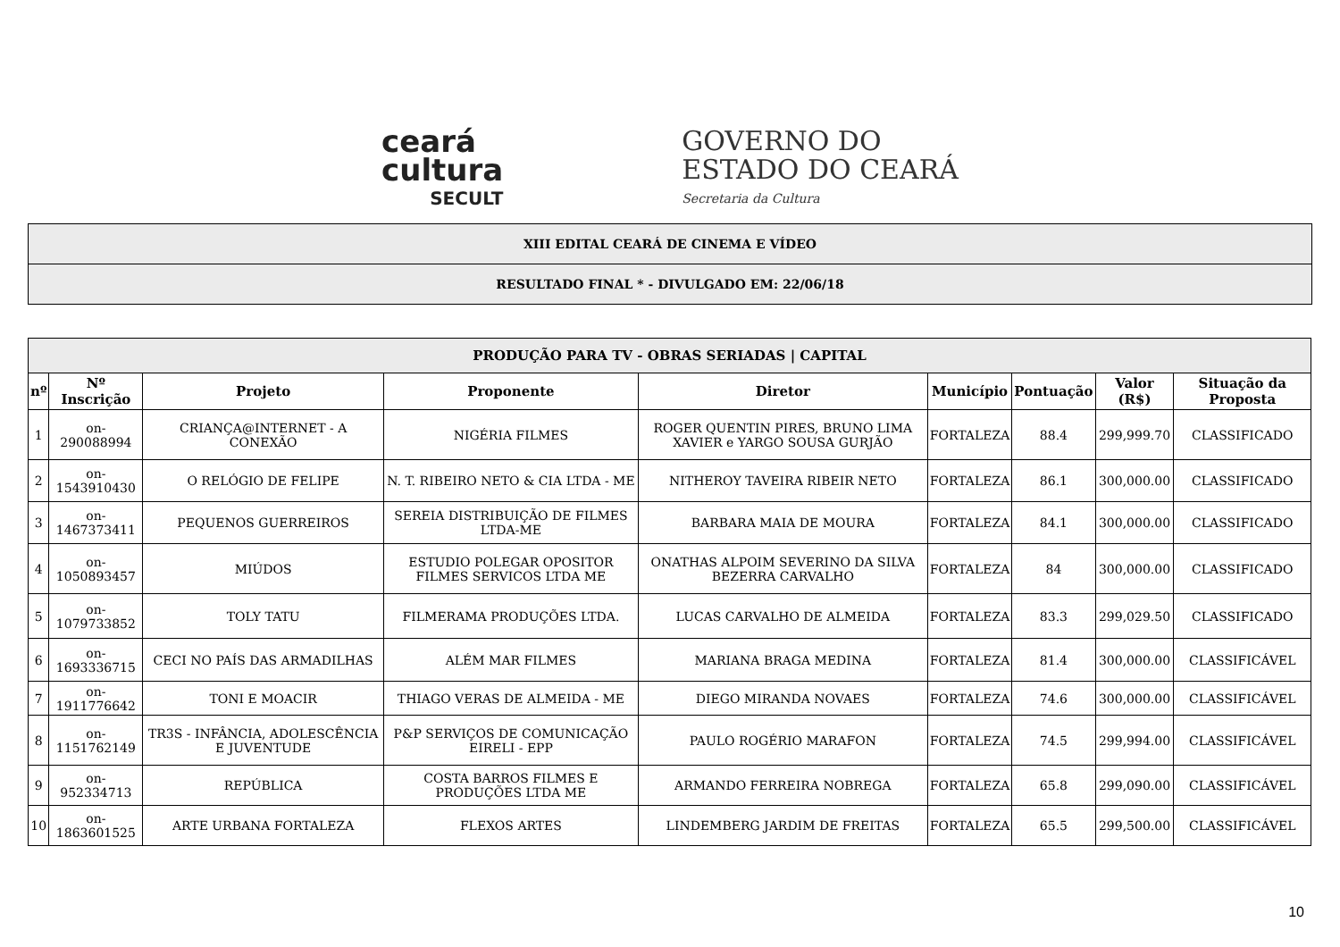ceará
cultura
SECULT
GOVERNO DO
ESTADO DO CEARÁ
Secretaria da Cultura
XIII EDITAL CEARÁ DE CINEMA E VÍDEO
RESULTADO FINAL * - DIVULGADO EM: 22/06/18
| PRODUÇÃO PARA TV - OBRAS SERIADAS / CAPITAL | | | | | | | | |
| --- | --- | --- | --- | --- | --- | --- | --- | --- |
| nº | Nº Inscrição | Projeto | Proponente | Diretor | Município | Pontuação | Valor (R$) | Situação da Proposta |
| 1 | on-290088994 | CRIANÇA@INTERNET - A CONEXÃO | NIGÉRIA FILMES | ROGER QUENTIN PIRES, BRUNO LIMA XAVIER e YARGO SOUSA GURJÃO | FORTALEZA | 88.4 | 299,999.70 | CLASSIFICADO |
| 2 | on-1543910430 | O RELÓGIO DE FELIPE | N. T. RIBEIRO NETO & CIA LTDA - ME | NITHEROY TAVEIRA RIBEIR NETO | FORTALEZA | 86.1 | 300,000.00 | CLASSIFICADO |
| 3 | on-1467373411 | PEQUENOS GUERREIROS | SEREIA DISTRIBUIÇÃO DE FILMES LTDA-ME | BARBARA MAIA DE MOURA | FORTALEZA | 84.1 | 300,000.00 | CLASSIFICADO |
| 4 | on-1050893457 | MIÚDOS | ESTUDIO POLEGAR OPOSITOR FILMES SERVICOS LTDA ME | ONATHAS ALPOIM SEVERINO DA SILVA BEZERRA CARVALHO | FORTALEZA | 84 | 300,000.00 | CLASSIFICADO |
| 5 | on-1079733852 | TOLY TATU | FILMERAMA PRODUÇÕES LTDA. | LUCAS CARVALHO DE ALMEIDA | FORTALEZA | 83.3 | 299,029.50 | CLASSIFICADO |
| 6 | on-1693336715 | CECI NO PAÍS DAS ARMADILHAS | ALÉM MAR FILMES | MARIANA BRAGA MEDINA | FORTALEZA | 81.4 | 300,000.00 | CLASSIFICÁVEL |
| 7 | on-1911776642 | TONI E MOACIR | THIAGO VERAS DE ALMEIDA - ME | DIEGO MIRANDA NOVAES | FORTALEZA | 74.6 | 300,000.00 | CLASSIFICÁVEL |
| 8 | on-1151762149 | TR3S - INFÂNCIA, ADOLESCÊNCIA E JUVENTUDE | P&P SERVIÇOS DE COMUNICAÇÃO EIRELI - EPP | PAULO ROGÉRIO MARAFON | FORTALEZA | 74.5 | 299,994.00 | CLASSIFICÁVEL |
| 9 | on-952334713 | REPÚBLICA | COSTA BARROS FILMES E PRODUÇÕES LTDA ME | ARMANDO FERREIRA NOBREGA | FORTALEZA | 65.8 | 299,090.00 | CLASSIFICÁVEL |
| 10 | on-1863601525 | ARTE URBANA FORTALEZA | FLEXOS ARTES | LINDEMBERG JARDIM DE FREITAS | FORTALEZA | 65.5 | 299,500.00 | CLASSIFICÁVEL |
10